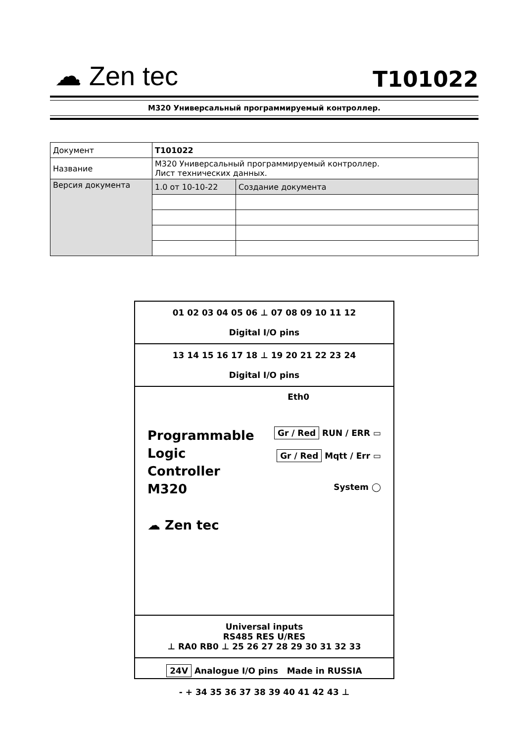☁ Zen tec
T101022
M320 Универсальный программируемый контроллер.
| Документ | T101022 | |
| Название | M320 Универсальный программируемый контроллер. Лист технических данных. | |
| Версия документа | 1.0 от 10-10-22 | Создание документа |
01 02 03 04 05 06 ⊥ 07 08 09 10 11 12
Digital I/O pins
13 14 15 16 17 18 ⊥ 19 20 21 22 23 24
Digital I/O pins
Eth0
Programmable
Logic
Controller
M320
☁ Zen tec
Gr / Red RUN / ERR ▭
Gr / Red Mqtt / Err ▭
System ◯
Universal inputs
RS485 RES U/RES
⊥ RA0 RB0 ⊥ 25 26 27 28 29 30 31 32 33
24V Analogue I/O pins Made in RUSSIA
- + 34 35 36 37 38 39 40 41 42 43 ⊥